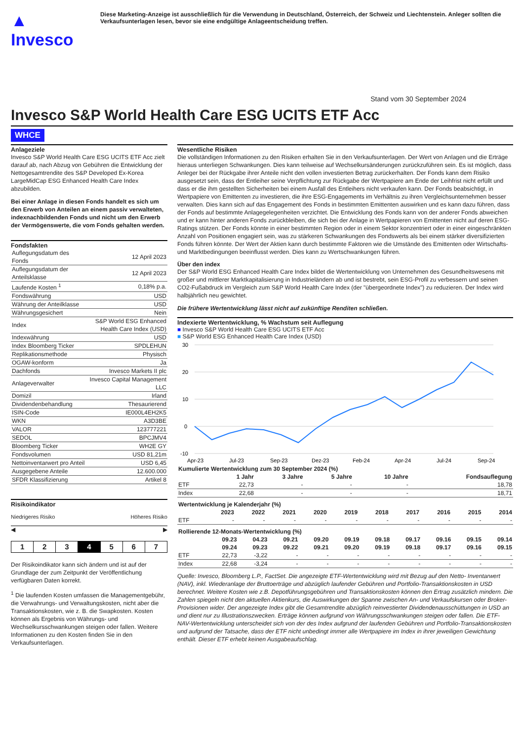▲ Invesco
Diese Marketing-Anzeige ist ausschließlich für die Verwendung in Deutschland, Österreich, der Schweiz und Liechtenstein. Anleger sollten die Verkaufsunterlagen lesen, bevor sie eine endgültige Anlageentscheidung treffen.
Stand vom 30 September 2024
Invesco S&P World Health Care ESG UCITS ETF Acc
WHCE
Anlageziele
Invesco S&P World Health Care ESG UCITS ETF Acc zielt darauf ab, nach Abzug von Gebühren die Entwicklung der Nettogesamtrendite des S&P Developed Ex-Korea LargeMidCap ESG Enhanced Health Care Index abzubilden.
Bei einer Anlage in diesen Fonds handelt es sich um den Erwerb von Anteilen an einem passiv verwalteten, indexnachbildenden Fonds und nicht um den Erwerb der Vermögenswerte, die vom Fonds gehalten werden.
Fondsfakten
| Auflegungsdatum des Fonds | 12 April 2023 |
| Auflegungsdatum der Anteilsklasse | 12 April 2023 |
| Laufende Kosten <sup>1</sup> | 0,18% p.a. |
| Fondswährung | USD |
| Währung der Anteilklasse | USD |
| Währungsgesichert | Nein |
| Index | S&P World ESG Enhanced Health Care Index (USD) |
| Indexwährung | USD |
| Index Bloomberg Ticker | SPDLEHUN |
| Replikationsmethode | Physisch |
| OGAW-konform | Ja |
| Dachfonds | Invesco Markets II plc |
| Anlageverwalter | Invesco Capital Management LLC |
| Domizil | Irland |
| Dividendenbehandlung | Thesaurierend |
| ISIN-Code | IE000L4EH2K5 |
| WKN | A3D3BE |
| VALOR | 123777221 |
| SEDOL | BPCJMV4 |
| Bloomberg Ticker | WH2E GY |
| Fondsvolumen | USD 81,21m |
| Nettoinventarwert pro Anteil | USD 6,45 |
| Ausgegebene Anteile | 12.600.000 |
| SFDR Klassifizierung | Artikel 8 |
Risikoindikator
Niedrigeres Risiko Höheres Risiko
◀ ▶
| 1 | 2 | 3 | 4 | 5 | 6 | 7 |
Der Risikoindikator kann sich ändern und ist auf der Grundlage der zum Zeitpunkt der Veröffentlichung verfügbaren Daten korrekt.
<sup>1</sup> Die laufenden Kosten umfassen die Managementgebühr, die Verwahrungs- und Verwaltungskosten, nicht aber die Transaktionskosten, wie z. B. die Swapkosten. Kosten können als Ergebnis von Währungs- und Wechselkursschwankungen steigen oder fallen. Weitere Informationen zu den Kosten finden Sie in den Verkaufsunterlagen.
Wesentliche Risiken
Die vollständigen Informationen zu den Risiken erhalten Sie in den Verkaufsunterlagen. Der Wert von Anlagen und die Erträge hieraus unterliegen Schwankungen. Dies kann teilweise auf Wechselkursänderungen zurückzuführen sein. Es ist möglich, dass Anleger bei der Rückgabe ihrer Anteile nicht den vollen investierten Betrag zurückerhalten. Der Fonds kann dem Risiko ausgesetzt sein, dass der Entleiher seine Verpflichtung zur Rückgabe der Wertpapiere am Ende der Leihfrist nicht erfüllt und dass er die ihm gestellten Sicherheiten bei einem Ausfall des Entleihers nicht verkaufen kann. Der Fonds beabsichtigt, in Wertpapiere von Emittenten zu investieren, die ihre ESG-Engagements im Verhältnis zu ihren Vergleichsunternehmen besser verwalten. Dies kann sich auf das Engagement des Fonds in bestimmten Emittenten auswirken und es kann dazu führen, dass der Fonds auf bestimmte Anlagegelegenheiten verzichtet. Die Entwicklung des Fonds kann von der anderer Fonds abweichen und er kann hinter anderen Fonds zurückbleiben, die sich bei der Anlage in Wertpapieren von Emittenten nicht auf deren ESG-Ratings stützen. Der Fonds könnte in einer bestimmten Region oder in einem Sektor konzentriert oder in einer eingeschränkten Anzahl von Positionen engagiert sein, was zu stärkeren Schwankungen des Fondswerts als bei einem stärker diversifizierten Fonds führen könnte. Der Wert der Aktien kann durch bestimmte Faktoren wie die Umstände des Emittenten oder Wirtschafts- und Marktbedingungen beeinflusst werden. Dies kann zu Wertschwankungen führen.
Über den index
Der S&P World ESG Enhanced Health Care Index bildet die Wertentwicklung von Unternehmen des Gesundheitswesens mit großer und mittlerer Marktkapitalisierung in Industrieländern ab und ist bestrebt, sein ESG-Profil zu verbessern und seinen CO2-Fußabdruck im Vergleich zum S&P World Health Care Index (der "übergeordnete Index") zu reduzieren. Der Index wird halbjährlich neu gewichtet.
Die frühere Wertentwicklung lässt nicht auf zukünftige Renditen schließen.
Indexierte Wertentwicklung, % Wachstum seit Auflegung
■ Invesco S&P World Health Care ESG UCITS ETF Acc
■ S&P World ESG Enhanced Health Care Index (USD)
30
20
10
0
-10
Apr-23
Jul-23
Sep-23
Dez-23
Feb-24
Apr-24
Jul-24
Sep-24
| Kumulierte Wertentwicklung zum 30 September 2024 (%) | | | | | |
| --- | --- | --- | --- | --- | --- |
| | 1 Jahr | 3 Jahre | 5 Jahre | 10 Jahre | Fondsauflegung |
| ETF | 22,73 | - | - | - | 18,78 |
| Index | 22,68 | - | - | - | 18,71 |
| Wertentwicklung je Kalenderjahr (%) | | | | | | | | | | |
| --- | --- | --- | --- | --- | --- | --- | --- | --- | --- | --- |
| | 2023 | 2022 | 2021 | 2020 | 2019 | 2018 | 2017 | 2016 | 2015 | 2014 |
| ETF | - | - | - | - | - | - | - | - | - | - |
| Rollierende 12-Monats-Wertentwicklung (%) | | | | | | | | | | |
| --- | --- | --- | --- | --- | --- | --- | --- | --- | --- | --- |
| | 09.23 | 04.23 | 09.21 | 09.20 | 09.19 | 09.18 | 09.17 | 09.16 | 09.15 | 09.14 |
| | 09.24 | 09.23 | 09.22 | 09.21 | 09.20 | 09.19 | 09.18 | 09.17 | 09.16 | 09.15 |
| ETF | 22,73 | -3,22 | - | - | - | - | - | - | - | - |
| Index | 22,68 | -3,24 | - | - | - | - | - | - | - | - |
Quelle: Invesco, Bloomberg L.P., FactSet. Die angezeigte ETF-Wertentwicklung wird mit Bezug auf den Netto- Inventarwert (NAV), inkl. Wiederanlage der Bruttoerträge und abzüglich laufender Gebühren und Portfolio-Transaktionskosten in USD berechnet. Weitere Kosten wie z.B. Depotführungsgebühren und Transaktionskosten können den Ertrag zusätzlich mindern. Die Zahlen spiegeln nicht den aktuellen Aktienkurs, die Auswirkungen der Spanne zwischen An- und Verkaufskursen oder Broker-Provisionen wider. Der angezeigte Index gibt die Gesamtrendite abzüglich reinvestierter Dividendenausschüttungen in USD an und dient nur zu Illustrationszwecken. Erträge können aufgrund von Währungsschwankungen steigen oder fallen. Die ETF-NAV-Wertentwicklung unterscheidet sich von der des Index aufgrund der laufenden Gebühren und Portfolio-Transaktionskosten und aufgrund der Tatsache, dass der ETF nicht unbedingt immer alle Wertpapiere im Index in ihrer jeweiligen Gewichtung enthält. Dieser ETF erhebt keinen Ausgabeaufschlag.